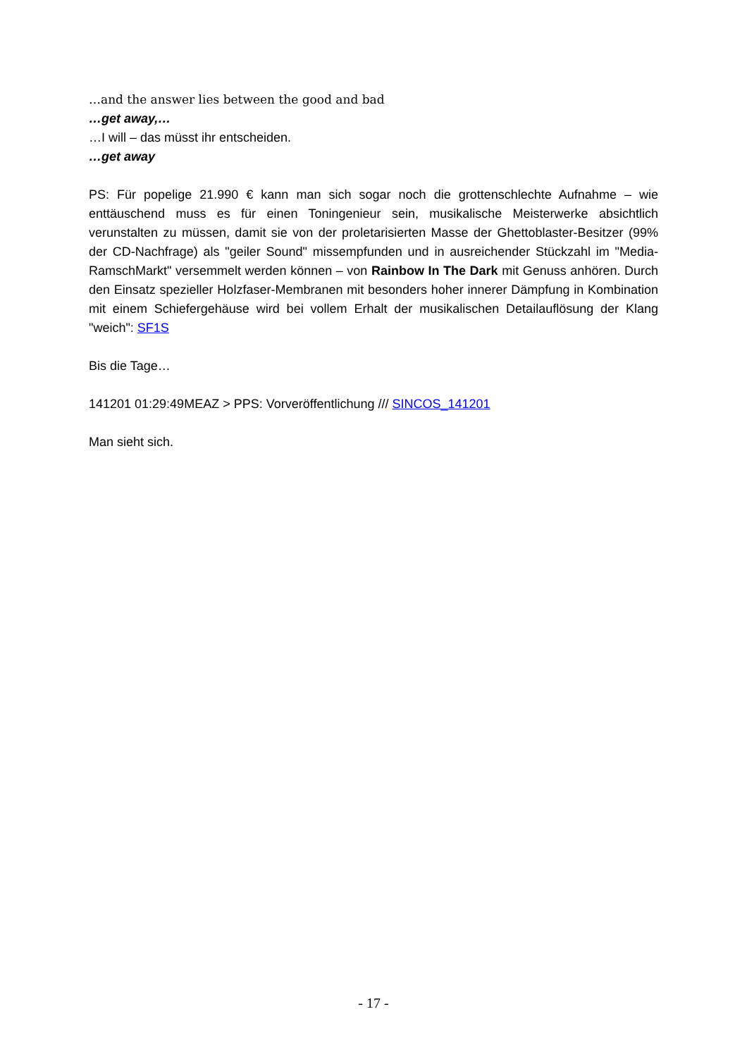…and the answer lies between the good and bad
…get away,…
…I will – das müsst ihr entscheiden.
…get away
PS: Für popelige 21.990 € kann man sich sogar noch die grottenschlechte Aufnahme – wie enttäuschend muss es für einen Toningenieur sein, musikalische Meisterwerke absichtlich verunstalten zu müssen, damit sie von der proletarisierten Masse der Ghettoblaster-Besitzer (99% der CD-Nachfrage) als "geiler Sound" missempfunden und in ausreichender Stückzahl im "Media-RamschMarkt" versemmelt werden können – von Rainbow In The Dark mit Genuss anhören. Durch den Einsatz spezieller Holzfaser-Membranen mit besonders hoher innerer Dämpfung in Kombination mit einem Schiefergehäuse wird bei vollem Erhalt der musikalischen Detailauflösung der Klang "weich": SF1S
Bis die Tage…
141201 01:29:49MEAZ > PPS: Vorveröffentlichung /// SINCOS_141201
Man sieht sich.
- 17 -